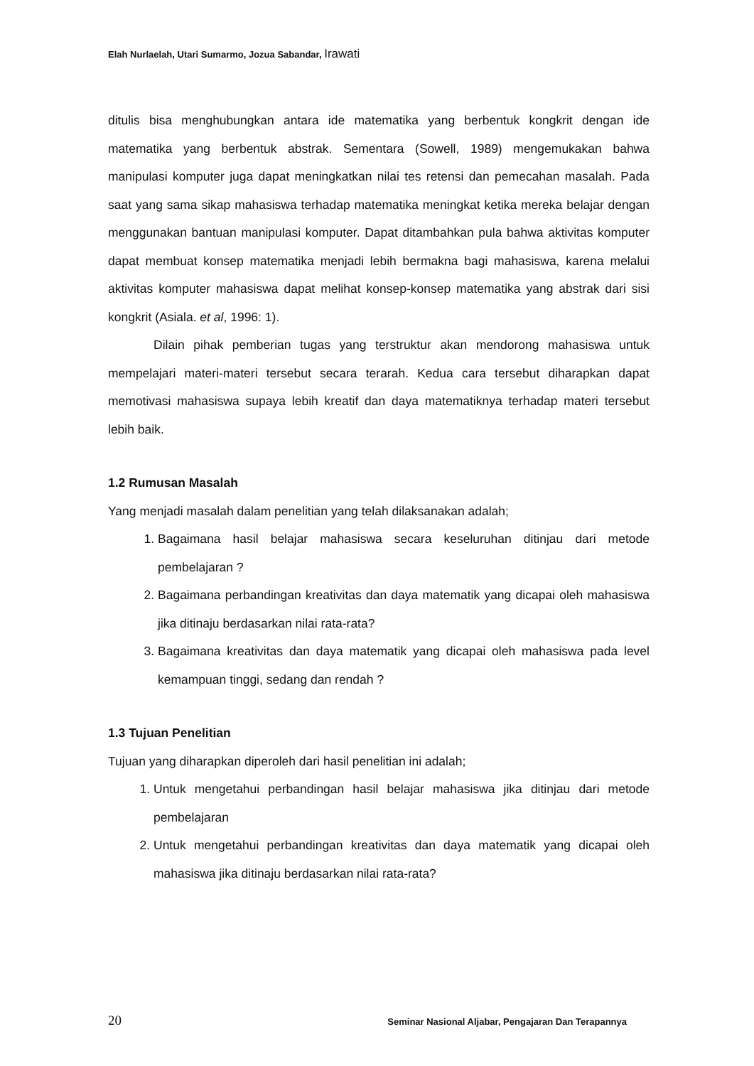Elah Nurlaelah, Utari Sumarmo, Jozua Sabandar, Irawati
ditulis bisa menghubungkan antara ide matematika yang berbentuk kongkrit dengan ide matematika yang berbentuk abstrak. Sementara (Sowell, 1989) mengemukakan bahwa manipulasi komputer juga dapat meningkatkan nilai tes retensi dan pemecahan masalah. Pada saat yang sama sikap mahasiswa terhadap matematika meningkat ketika mereka belajar dengan menggunakan bantuan manipulasi komputer. Dapat ditambahkan pula bahwa aktivitas komputer dapat membuat konsep matematika menjadi lebih bermakna bagi mahasiswa, karena melalui aktivitas komputer mahasiswa dapat melihat konsep-konsep matematika yang abstrak dari sisi kongkrit (Asiala. et al, 1996: 1).
Dilain pihak pemberian tugas yang terstruktur akan mendorong mahasiswa untuk mempelajari materi-materi tersebut secara terarah. Kedua cara tersebut diharapkan dapat memotivasi mahasiswa supaya lebih kreatif dan daya matematiknya terhadap materi tersebut lebih baik.
1.2 Rumusan Masalah
Yang menjadi masalah dalam penelitian yang telah dilaksanakan adalah;
1. Bagaimana hasil belajar mahasiswa secara keseluruhan ditinjau dari metode pembelajaran ?
2. Bagaimana perbandingan kreativitas dan daya matematik yang dicapai oleh mahasiswa jika ditinaju berdasarkan nilai rata-rata?
3. Bagaimana kreativitas dan daya matematik yang dicapai oleh mahasiswa pada level kemampuan tinggi, sedang dan rendah ?
1.3 Tujuan Penelitian
Tujuan yang diharapkan diperoleh dari hasil penelitian ini adalah;
1. Untuk mengetahui perbandingan hasil belajar mahasiswa jika ditinjau dari metode pembelajaran
2. Untuk mengetahui perbandingan kreativitas dan daya matematik yang dicapai oleh mahasiswa jika ditinaju berdasarkan nilai rata-rata?
20 Seminar Nasional Aljabar, Pengajaran Dan Terapannya